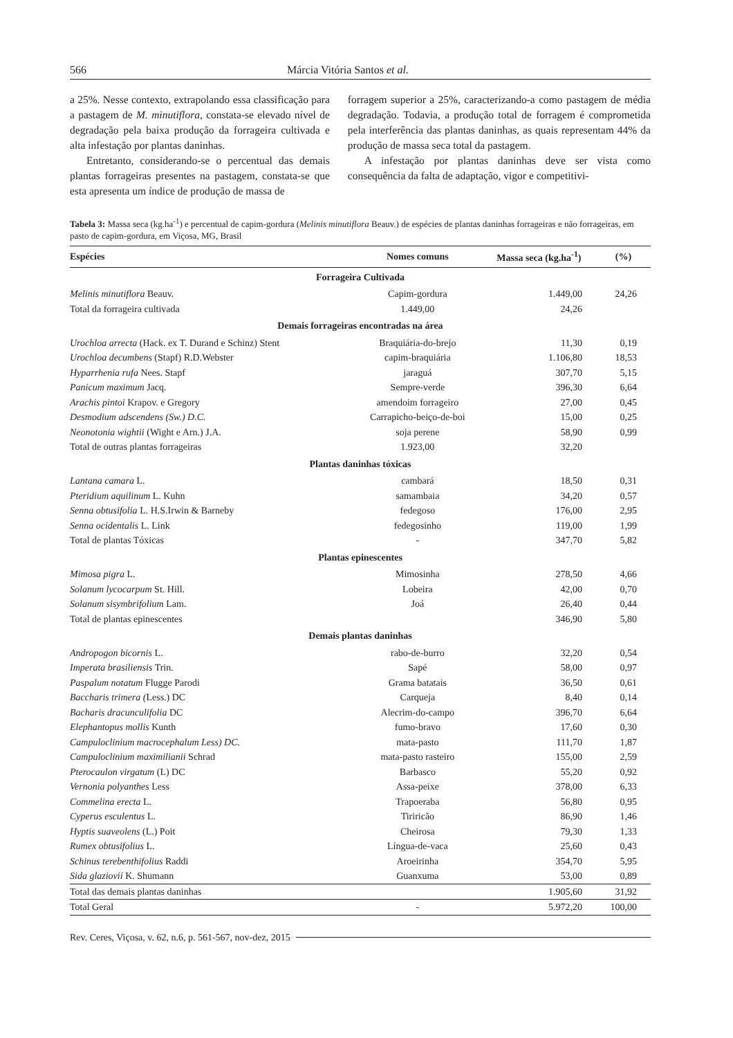566 Márcia Vitória Santos et al.
a 25%. Nesse contexto, extrapolando essa classificação para a pastagem de M. minutiflora, constata-se elevado nível de degradação pela baixa produção da forrageira cultivada e alta infestação por plantas daninhas.
Entretanto, considerando-se o percentual das demais plantas forrageiras presentes na pastagem, constata-se que esta apresenta um índice de produção de massa de
forragem superior a 25%, caracterizando-a como pastagem de média degradação. Todavia, a produção total de forragem é comprometida pela interferência das plantas daninhas, as quais representam 44% da produção de massa seca total da pastagem.
A infestação por plantas daninhas deve ser vista como consequência da falta de adaptação, vigor e competitivi-
Tabela 3: Massa seca (kg.ha<sup>-1</sup>) e percentual de capim-gordura (Melinis minutiflora Beauv.) de espécies de plantas daninhas forrageiras e não forrageiras, em pasto de capim-gordura, em Viçosa, MG, Brasil
| Espécies | Nomes comuns | Massa seca (kg.ha<sup>-1</sup>) | (%) |
| --- | --- | --- | --- |
| Forrageira Cultivada | | | |
| Melinis minutiflora Beauv. | Capim-gordura | 1.449,00 | 24,26 |
| Total da forrageira cultivada | 1.449,00 | 24,26 | |
| Demais forrageiras encontradas na área | | | |
| Urochloa arrecta (Hack. ex T. Durand e Schinz) Stent | Braquiária-do-brejo | 11,30 | 0,19 |
| Urochloa decumbens (Stapf) R.D.Webster | capim-braquiária | 1.106,80 | 18,53 |
| Hyparrhenia rufa Nees. Stapf | jaraguá | 307,70 | 5,15 |
| Panicum maximum Jacq. | Sempre-verde | 396,30 | 6,64 |
| Arachis pintoi Krapov. e Gregory | amendoim forrageiro | 27,00 | 0,45 |
| Desmodium adscendens (Sw.) D.C. | Carrapicho-beiço-de-boi | 15,00 | 0,25 |
| Neonotonia wightii (Wight e Arn.) J.A. | soja perene | 58,90 | 0,99 |
| Total de outras plantas forrageiras | 1.923,00 | 32,20 | |
| Plantas daninhas tóxicas | | | |
| Lantana camara L. | cambará | 18,50 | 0,31 |
| Pteridium aquilinum L. Kuhn | samambaia | 34,20 | 0,57 |
| Senna obtusifolia L. H.S.Irwin & Barneby | fedegoso | 176,00 | 2,95 |
| Senna ocidentalis L. Link | fedegosinho | 119,00 | 1,99 |
| Total de plantas Tóxicas | - | 347,70 | 5,82 |
| Plantas epinescentes | | | |
| Mimosa pigra L. | Mimosinha | 278,50 | 4,66 |
| Solanum lycocarpum St. Hill. | Lobeira | 42,00 | 0,70 |
| Solanum sisymbrifolium Lam. | Joá | 26,40 | 0,44 |
| Total de plantas epinescentes | | 346,90 | 5,80 |
| Demais plantas daninhas | | | |
| Andropogon bicornis L. | rabo-de-burro | 32,20 | 0,54 |
| Imperata brasiliensis Trin. | Sapé | 58,00 | 0,97 |
| Paspalum notatum Flugge Parodi | Grama batatais | 36,50 | 0,61 |
| Baccharis trimera ( Less.) DC | Carqueja | 8,40 | 0,14 |
| Bacharis dracunculifolia DC | Alecrim-do-campo | 396,70 | 6,64 |
| Elephantopus mollis Kunth | fumo-bravo | 17,60 | 0,30 |
| Campuloclinium macrocephalum Less) DC. | mata-pasto | 111,70 | 1,87 |
| Campuloclinium maximilianii Schrad | mata-pasto rasteiro | 155,00 | 2,59 |
| Pterocaulon virgatum (L) DC | Barbasco | 55,20 | 0,92 |
| Vernonia polyanthes Less | Assa-peixe | 378,00 | 6,33 |
| Commelina erecta L. | Trapoeraba | 56,80 | 0,95 |
| Cyperus esculentus L. | Tiriricão | 86,90 | 1,46 |
| Hyptis suaveolens (L.) Poit | Cheirosa | 79,30 | 1,33 |
| Rumex obtusifolius L. | Língua-de-vaca | 25,60 | 0,43 |
| Schinus terebenthifolius Raddi | Aroeirinha | 354,70 | 5,95 |
| Sida glaziovii K. Shumann | Guanxuma | 53,00 | 0,89 |
| Total das demais plantas daninhas | | 1.905,60 | 31,92 |
| Total Geral | - | 5.972,20 | 100,00 |
Rev. Ceres, Viçosa, v. 62, n.6, p. 561-567, nov-dez, 2015